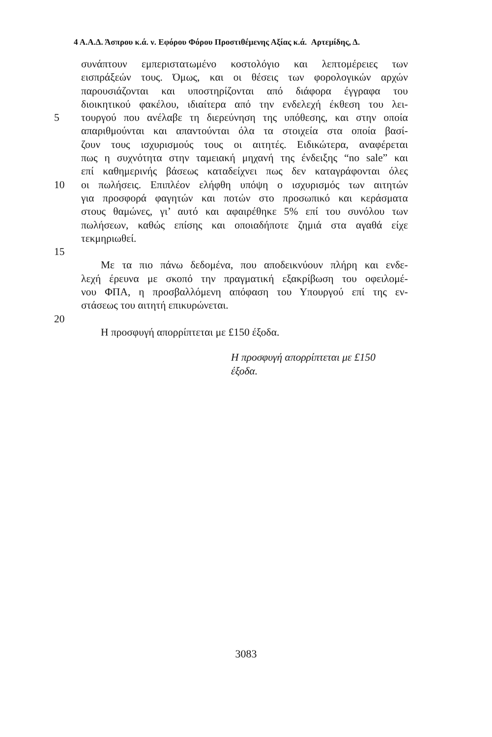4 Α.Α.Δ. Άσπρου κ.ά. ν. Εφόρου Φόρου Προστιθέμενης Αξίας κ.ά. Αρτεμίδης, Δ.
συνάπτουν εμπεριστατωμένο κοστολόγιο και λεπτομέρειες των
εισπράξεών τους. Όμως, και οι θέσεις των φορολογικών αρχών
παρουσιάζονται και υποστηρίζονται από διάφορα έγγραφα του
διοικητικού φακέλου, ιδιαίτερα από την ενδελεχή έκθεση του λει-
5 τουργού που ανέλαβε τη διερεύνηση της υπόθεσης, και στην οποία
απαριθμούνται και απαντούνται όλα τα στοιχεία στα οποία βασί-
ζουν τους ισχυρισμούς τους οι αιτητές. Ειδικώτερα, αναφέρεται
πως η συχνότητα στην ταμειακή μηχανή της ένδειξης “no sale” και
επί καθημερινής βάσεως καταδείχνει πως δεν καταγράφονται όλες
10 οι πωλήσεις. Επιπλέον ελήφθη υπόψη ο ισχυρισμός των αιτητών
για προσφορά φαγητών και ποτών στο προσωπικό και κεράσματα
στους θαμώνες, γι’ αυτό και αφαιρέθηκε 5% επί του συνόλου των
πωλήσεων, καθώς επίσης και οποιαδήποτε ζημιά στα αγαθά είχε
τεκμηριωθεί.
15
Με τα πιο πάνω δεδομένα, που αποδεικνύουν πλήρη και ενδε-
λεχή έρευνα με σκοπό την πραγματική εξακρίβωση του οφειλομέ-
νου ΦΠΑ, η προσβαλλόμενη απόφαση του Υπουργού επί της εν-
στάσεως του αιτητή επικυρώνεται.
20
Η προσφυγή απορρίπτεται με £150 έξοδα.
Η προσφυγή απορρίπτεται με £150
έξοδα.
3083